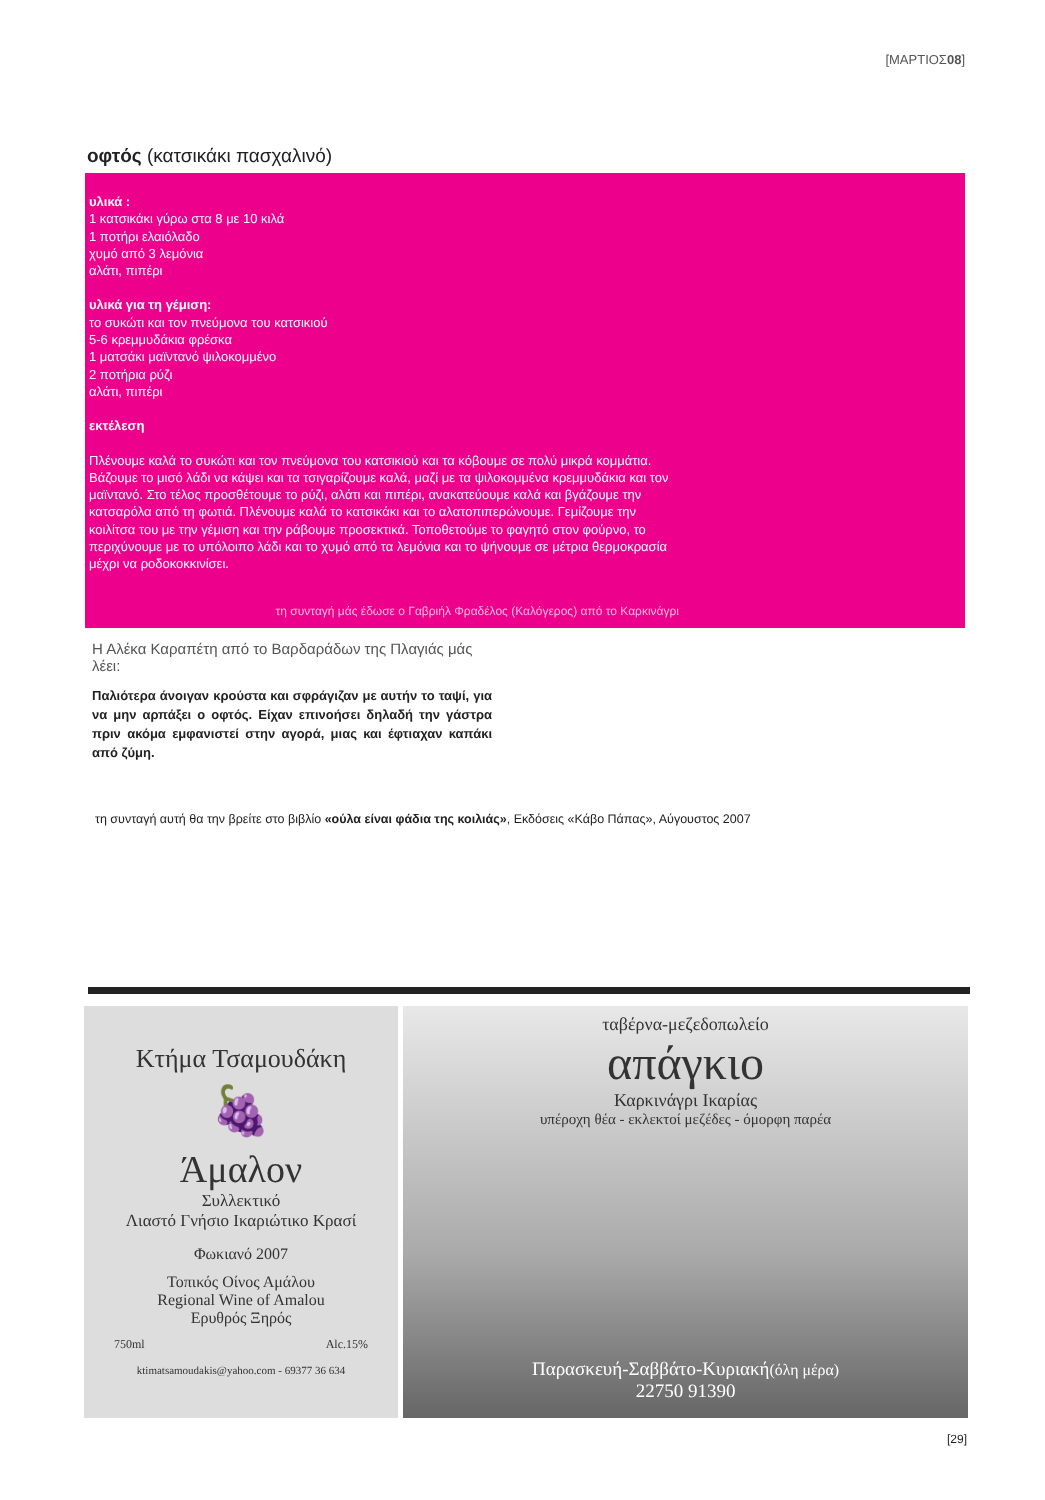[ΜΑΡΤΙΟΣ08]
οφτός (κατσικάκι πασχαλινό)
υλικά :
1 κατσικάκι γύρω στα 8 με 10 κιλά
1 ποτήρι ελαιόλαδο
χυμό από 3 λεμόνια
αλάτι, πιπέρι
υλικά για τη γέμιση:
το συκώτι και τον πνεύμονα του κατσικιού
5-6 κρεμμυδάκια φρέσκα
1 ματσάκι μαϊντανό ψιλοκομμένο
2 ποτήρια ρύζι
αλάτι, πιπέρι
εκτέλεση
Πλένουμε καλά το συκώτι και τον πνεύμονα του κατσικιού και τα κόβουμε σε πολύ μικρά κομμάτια. Βάζουμε το μισό λάδι να κάψει και τα τσιγαρίζουμε καλά, μαζί με τα ψιλοκομμένα κρεμμυδάκια και τον μαϊντανό. Στο τέλος προσθέτουμε το ρύζι, αλάτι και πιπέρι, ανακατεύουμε καλά και βγάζουμε την κατσαρόλα από τη φωτιά. Πλένουμε καλά το κατσικάκι και το αλατοπιπερώνουμε. Γεμίζουμε την κοιλίτσα του με την γέμιση και την ράβουμε προσεκτικά. Τοποθετούμε το φαγητό στον φούρνο, το περιχύνουμε με το υπόλοιπο λάδι και το χυμό από τα λεμόνια και το ψήνουμε σε μέτρια θερμοκρασία μέχρι να ροδοκοκκινίσει.
τη συνταγή μάς έδωσε ο Γαβριήλ Φραδέλος (Καλόγερος) από το Καρκινάγρι
Η Αλέκα Καραπέτη από το Βαρδαράδων της Πλαγιάς μάς λέει:
Παλιότερα άνοιγαν κρούστα και σφράγιζαν με αυτήν το ταψί, για να μην αρπάξει ο οφτός. Είχαν επινοήσει δηλαδή την γάστρα πριν ακόμα εμφανιστεί στην αγορά, μιας και έφτιαχαν καπάκι από ζύμη.
τη συνταγή αυτή θα την βρείτε στο βιβλίο «ούλα είναι φάδια της κοιλιάς», Εκδόσεις «Κάβο Πάπας», Αύγουστος 2007
Κτήμα Τσαμουδάκη
🍇
Άμαλον
Συλλεκτικό
Λιαστό Γνήσιο Ικαριώτικο Κρασί
Φωκιανό 2007
Τοπικός Οίνος Αμάλου
Regional Wine of Amalou
Ερυθρός Ξηρός
750ml Alc.15%
ktimatsamoudakis@yahoo.com - 69377 36 634
ταβέρνα-μεζεδοπωλείο
απάγκιο
Καρκινάγρι Ικαρίας
υπέροχη θέα - εκλεκτοί μεζέδες - όμορφη παρέα
Παρασκευή-Σαββάτο-Κυριακή(όλη μέρα)
22750 91390
[29]